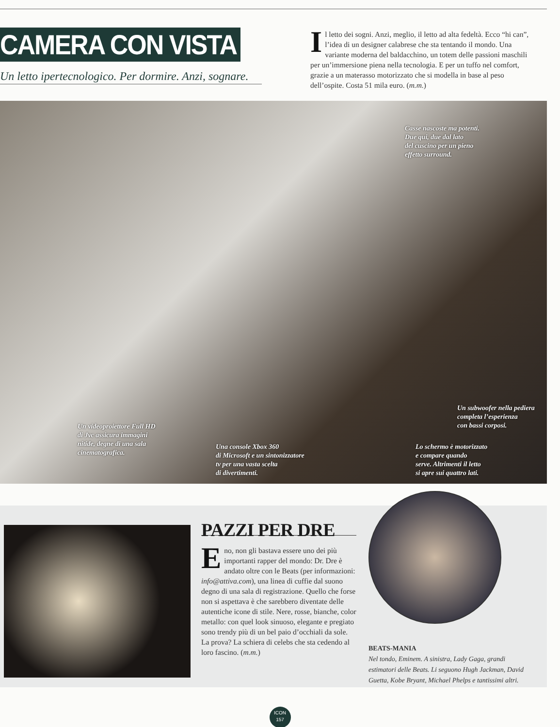CAMERA CON VISTA
Un letto ipertecnologico. Per dormire. Anzi, sognare.
Il letto dei sogni. Anzi, meglio, il letto ad alta fedeltà. Ecco “hi can”, l’idea di un designer calabrese che sta tentando il mondo. Una variante moderna del baldacchino, un totem delle passioni maschili per un’immersione piena nella tecnologia. E per un tuffo nel comfort, grazie a un materasso motorizzato che si modella in base al peso dell’ospite. Costa 51 mila euro. (m.m.)
Casse nascoste ma potenti.
Due qui, due dal lato
del cuscino per un pieno
effetto surround.
Un videoproiettore Full HD
di Jvc assicura immagini
nitide, degne di una sala
cinematografica.
Una console Xbox 360
di Microsoft e un sintonizzatore
tv per una vasta scelta
di divertimenti.
Un subwoofer nella pediera
completa l’esperienza
con bassi corposi.
Lo schermo è motorizzato
e compare quando
serve. Altrimenti il letto
si apre sui quattro lati.
PAZZI PER DRE
Eno, non gli bastava essere uno dei più importanti rapper del mondo: Dr. Dre è andato oltre con le Beats (per informazioni: info@attiva.com), una linea di cuffie dal suono degno di una sala di registrazione. Quello che forse non si aspettava è che sarebbero diventate delle autentiche icone di stile. Nere, rosse, bianche, color metallo: con quel look sinuoso, elegante e pregiato sono trendy più di un bel paio d’occhiali da sole. La prova? La schiera di celebs che sta cedendo al loro fascino. (m.m.)
BEATS-MANIA
Nel tondo, Eminem. A sinistra, Lady Gaga, grandi estimatori delle Beats. Li seguono Hugh Jackman, David Guetta, Kobe Bryant, Michael Phelps e tantissimi altri.
ICON
157